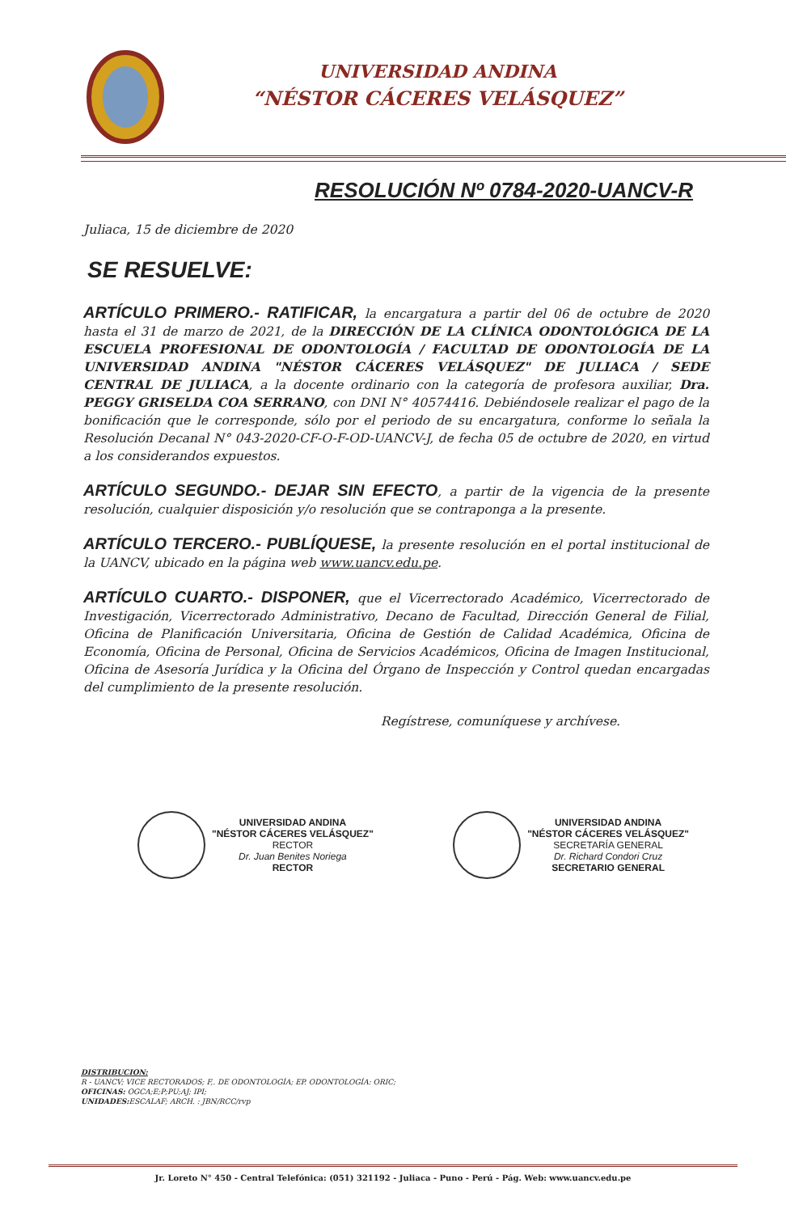UNIVERSIDAD ANDINA
“NÉSTOR CÁCERES VELÁSQUEZ”
RESOLUCIÓN Nº 0784-2020-UANCV-R
Juliaca, 15 de diciembre de 2020
SE RESUELVE:
ARTÍCULO PRIMERO.- RATIFICAR, la encargatura a partir del 06 de octubre de 2020 hasta el 31 de marzo de 2021, de la DIRECCIÓN DE LA CLÍNICA ODONTOLÓGICA DE LA ESCUELA PROFESIONAL DE ODONTOLOGÍA / FACULTAD DE ODONTOLOGÍA DE LA UNIVERSIDAD ANDINA "NÉSTOR CÁCERES VELÁSQUEZ" DE JULIACA / SEDE CENTRAL DE JULIACA, a la docente ordinario con la categoría de profesora auxiliar, Dra. PEGGY GRISELDA COA SERRANO, con DNI N° 40574416. Debiéndosele realizar el pago de la bonificación que le corresponde, sólo por el periodo de su encargatura, conforme lo señala la Resolución Decanal N° 043-2020-CF-O-F-OD-UANCV-J, de fecha 05 de octubre de 2020, en virtud a los considerandos expuestos.
ARTÍCULO SEGUNDO.- DEJAR SIN EFECTO, a partir de la vigencia de la presente resolución, cualquier disposición y/o resolución que se contraponga a la presente.
ARTÍCULO TERCERO.- PUBLÍQUESE, la presente resolución en el portal institucional de la UANCV, ubicado en la página web www.uancv.edu.pe.
ARTÍCULO CUARTO.- DISPONER, que el Vicerrectorado Académico, Vicerrectorado de Investigación, Vicerrectorado Administrativo, Decano de Facultad, Dirección General de Filial, Oficina de Planificación Universitaria, Oficina de Gestión de Calidad Académica, Oficina de Economía, Oficina de Personal, Oficina de Servicios Académicos, Oficina de Imagen Institucional, Oficina de Asesoría Jurídica y la Oficina del Órgano de Inspección y Control quedan encargadas del cumplimiento de la presente resolución.
Regístrese, comuníquese y archívese.
UNIVERSIDAD ANDINA
"NÉSTOR CÁCERES VELÁSQUEZ"
RECTOR
Dr. Juan Benites Noriega
RECTOR
UNIVERSIDAD ANDINA
"NÉSTOR CÁCERES VELÁSQUEZ"
SECRETARÍA GENERAL
Dr. Richard Condori Cruz
SECRETARIO GENERAL
DISTRIBUCION:
R - UANCV; VICE RECTORADOS; F,. DE ODONTOLOGÍA; EP. ODONTOLOGÍA: ORIC;
OFICINAS: OGCA;E;P;PU;AJ; IPI;
UNIDADES: ESCALAF; ARCH. : JBN/RCC/rvp
Jr. Loreto N° 450 - Central Telefónica: (051) 321192 - Juliaca - Puno - Perú - Pág. Web: www.uancv.edu.pe